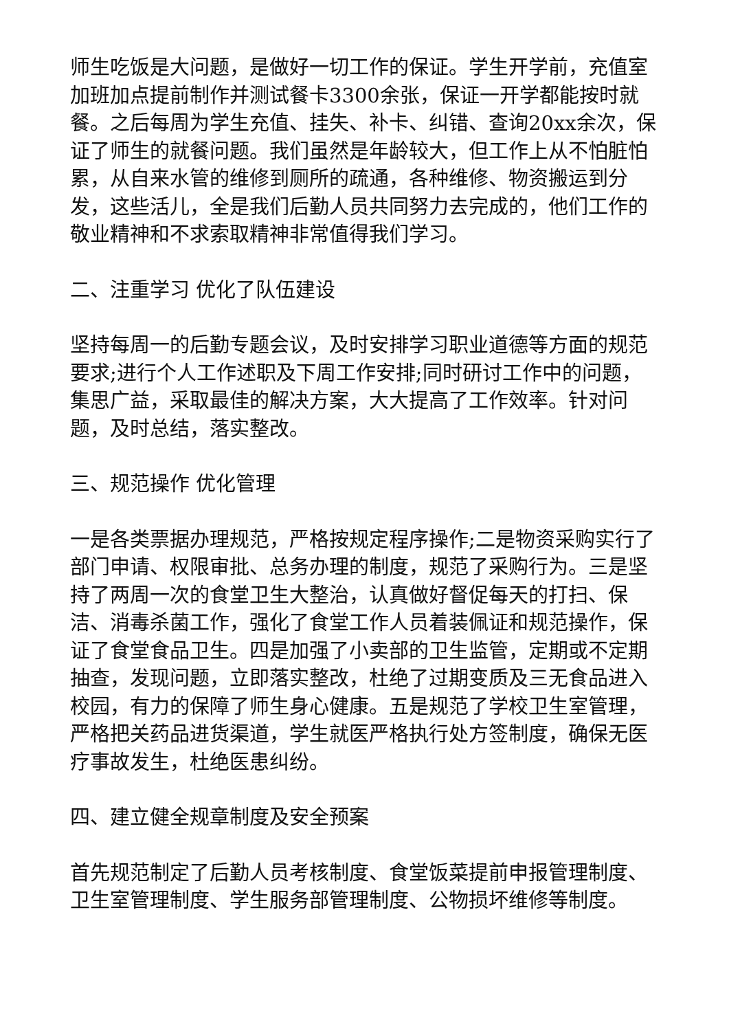师生吃饭是大问题，是做好一切工作的保证。学生开学前，充值室加班加点提前制作并测试餐卡3300余张，保证一开学都能按时就餐。之后每周为学生充值、挂失、补卡、纠错、查询20xx余次，保证了师生的就餐问题。我们虽然是年龄较大，但工作上从不怕脏怕累，从自来水管的维修到厕所的疏通，各种维修、物资搬运到分发，这些活儿，全是我们后勤人员共同努力去完成的，他们工作的敬业精神和不求索取精神非常值得我们学习。
二、注重学习 优化了队伍建设
坚持每周一的后勤专题会议，及时安排学习职业道德等方面的规范要求;进行个人工作述职及下周工作安排;同时研讨工作中的问题，集思广益，采取最佳的解决方案，大大提高了工作效率。针对问题，及时总结，落实整改。
三、规范操作 优化管理
一是各类票据办理规范，严格按规定程序操作;二是物资采购实行了部门申请、权限审批、总务办理的制度，规范了采购行为。三是坚持了两周一次的食堂卫生大整治，认真做好督促每天的打扫、保洁、消毒杀菌工作，强化了食堂工作人员着装佩证和规范操作，保证了食堂食品卫生。四是加强了小卖部的卫生监管，定期或不定期抽查，发现问题，立即落实整改，杜绝了过期变质及三无食品进入校园，有力的保障了师生身心健康。五是规范了学校卫生室管理，严格把关药品进货渠道，学生就医严格执行处方签制度，确保无医疗事故发生，杜绝医患纠纷。
四、建立健全规章制度及安全预案
首先规范制定了后勤人员考核制度、食堂饭菜提前申报管理制度、卫生室管理制度、学生服务部管理制度、公物损坏维修等制度。